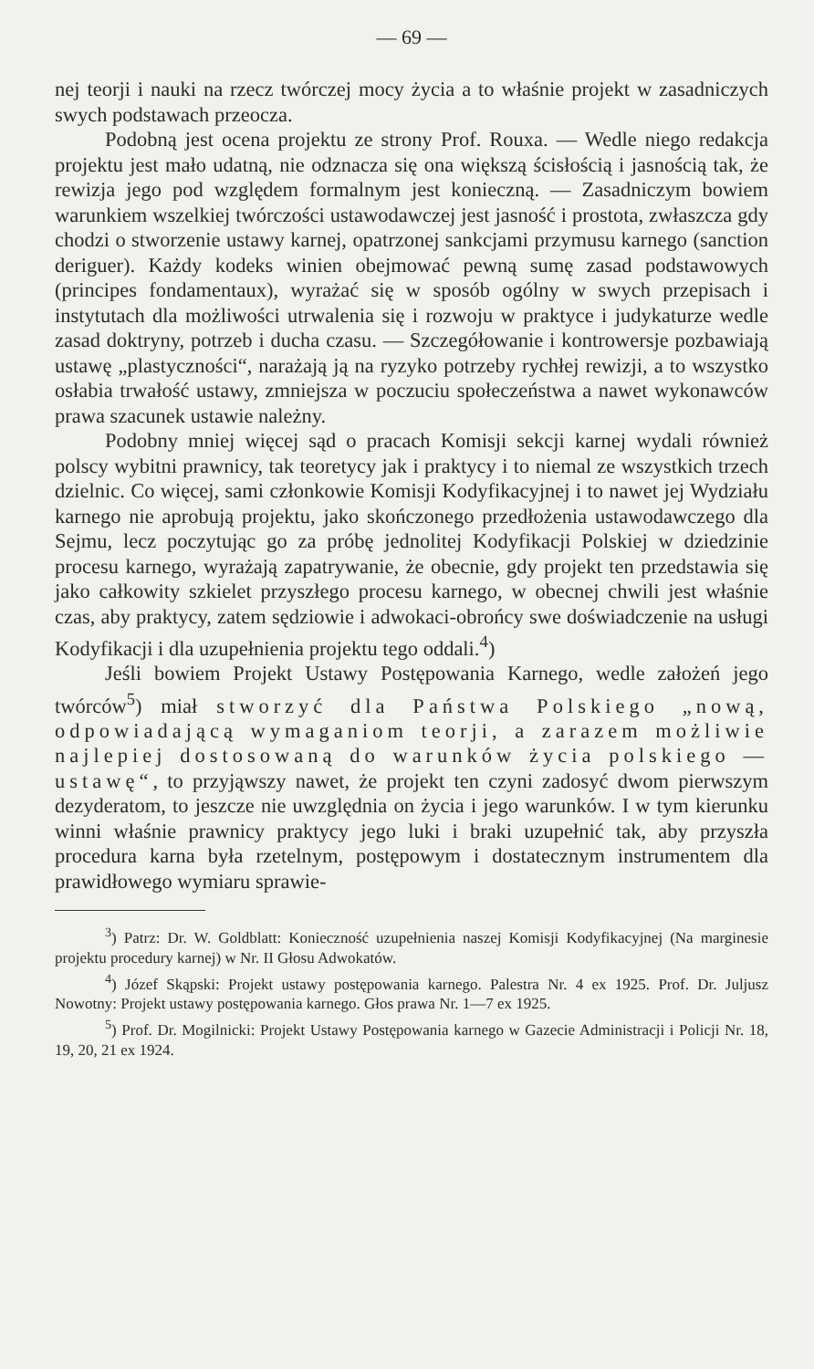— 69 —
nej teorji i nauki na rzecz twórczej mocy życia a to właśnie projekt w zasadniczych swych podstawach przeocza.
Podobną jest ocena projektu ze strony Prof. Rouxa. — Wedle niego redakcja projektu jest mało udatną, nie odznacza się ona większą ścisłością i jasnością tak, że rewizja jego pod względem formalnym jest konieczną. — Zasadniczym bowiem warunkiem wszelkiej twórczości ustawodawczej jest jasność i prostota, zwłaszcza gdy chodzi o stworzenie ustawy karnej, opatrzonej sankcjami przymusu karnego (sanction deriguer). Każdy kodeks winien obejmować pewną sumę zasad podstawowych (principes fondamentaux), wyrażać się w sposób ogólny w swych przepisach i instytutach dla możliwości utrwalenia się i rozwoju w praktyce i judykaturze wedle zasad doktryny, potrzeb i ducha czasu. — Szczegółowanie i kontrowersje pozbawiają ustawę „plastyczności“, narażają ją na ryzyko potrzeby rychłej rewizji, a to wszystko osłabia trwałość ustawy, zmniejsza w poczuciu społeczeństwa a nawet wykonawców prawa szacunek ustawie należny.
Podobny mniej więcej sąd o pracach Komisji sekcji karnej wydali również polscy wybitni prawnicy, tak teoretycy jak i praktycy i to niemal ze wszystkich trzech dzielnic. Co więcej, sami członkowie Komisji Kodyfikacyjnej i to nawet jej Wydziału karnego nie aprobują projektu, jako skończonego przedłożenia ustawodawczego dla Sejmu, lecz poczytując go za próbę jednolitej Kodyfikacji Polskiej w dziedzinie procesu karnego, wyrażają zapatrywanie, że obecnie, gdy projekt ten przedstawia się jako całkowity szkielet przyszłego procesu karnego, w obecnej chwili jest właśnie czas, aby praktycy, zatem sędziowie i adwokaci-obrońcy swe doświadczenie na usługi Kodyfikacji i dla uzupełnienia projektu tego oddali.<sup>4</sup>)
Jeśli bowiem Projekt Ustawy Postępowania Karnego, wedle założeń jego twórców<sup>5</sup>) miał stworzyć dla Państwa Polskiego „nową, odpowiadającą wymaganiom teorji, a zarazem możliwie najlepiej dostosowaną do warunków życia polskiego — ustawę“, to przyjąwszy nawet, że projekt ten czyni zadosyć dwom pierwszym dezyderatom, to jeszcze nie uwzględnia on życia i jego warunków. I w tym kierunku winni właśnie prawnicy praktycy jego luki i braki uzupełnić tak, aby przyszła procedura karna była rzetelnym, postępowym i dostatecznym instrumentem dla prawidłowego wymiaru sprawie-
<sup>3</sup>) Patrz: Dr. W. Goldblatt: Konieczność uzupełnienia naszej Komisji Kodyfikacyjnej (Na marginesie projektu procedury karnej) w Nr. II Głosu Adwokatów.
<sup>4</sup>) Józef Skąpski: Projekt ustawy postępowania karnego. Palestra Nr. 4 ex 1925. Prof. Dr. Juljusz Nowotny: Projekt ustawy postępowania karnego. Głos prawa Nr. 1—7 ex 1925.
<sup>5</sup>) Prof. Dr. Mogilnicki: Projekt Ustawy Postępowania karnego w Gazecie Administracji i Policji Nr. 18, 19, 20, 21 ex 1924.